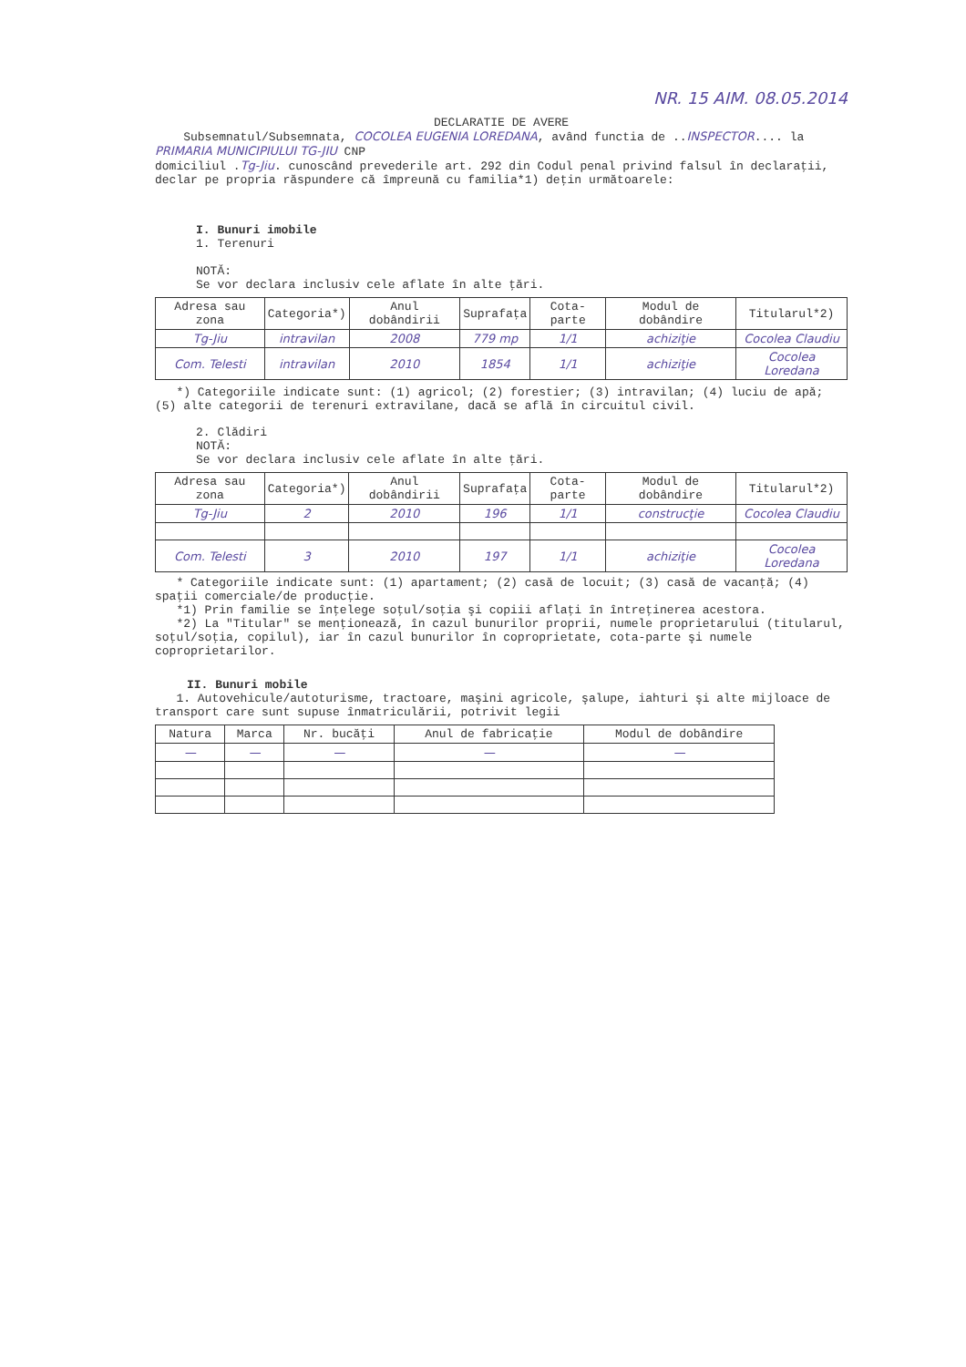NR. 15 AIM. 08.05.2014
DECLARATIE DE AVERE
Subsemnatul/Subsemnata, COCOLEA EUGENIA LOREDANA, având functia de ..INSPECTOR.... la PRIMARIA MUNICIPIULUI TG-JIU CNP
domiciliul .Tg-Jiu. cunoscând prevederile art. 292 din Codul penal privind falsul în declaraţii, declar pe propria răspundere că împreună cu familia*1) deţin următoarele:
I. Bunuri imobile
1. Terenuri
NOTĂ:
Se vor declara inclusiv cele aflate în alte ţări.
| Adresa sau zona | Categoria*) | Anul dobândirii | Suprafaţa | Cota-parte | Modul de dobândire | Titularul*2) |
| --- | --- | --- | --- | --- | --- | --- |
| Tg-Jiu | intravilan | 2008 | 779 mp | 1/1 | achiziţie | Cocolea Claudiu |
| Com. Telesti | intravilan | 2010 | 1854 | 1/1 | achiziţie | Cocolea Loredana |
*) Categoriile indicate sunt: (1) agricol; (2) forestier; (3) intravilan; (4) luciu de apă; (5) alte categorii de terenuri extravilane, dacă se află în circuitul civil.
2. Clădiri
NOTĂ:
Se vor declara inclusiv cele aflate în alte ţări.
| Adresa sau zona | Categoria*) | Anul dobândirii | Suprafaţa | Cota-parte | Modul de dobândire | Titularul*2) |
| --- | --- | --- | --- | --- | --- | --- |
| Tg-Jiu | 2 | 2010 | 196 | 1/1 | construcţie | Cocolea Claudiu |
| Com. Telesti | 3 | 2010 | 197 | 1/1 | achiziţie | Cocolea Loredana |
* Categoriile indicate sunt: (1) apartament; (2) casă de locuit; (3) casă de vacanţă; (4) spaţii comerciale/de producţie.
*1) Prin familie se înţelege soţul/soţia şi copiii aflaţi în întreţinerea acestora.
*2) La "Titular" se menţionează, în cazul bunurilor proprii, numele proprietarului (titularul, soţul/soţia, copilul), iar în cazul bunurilor în coproprietate, cota-parte şi numele coproprietarilor.
II. Bunuri mobile
1. Autovehicule/autoturisme, tractoare, maşini agricole, şalupe, iahturi şi alte mijloace de transport care sunt supuse înmatriculării, potrivit legii
| Natura | Marca | Nr. bucăţi | Anul de fabricaţie | Modul de dobândire |
| --- | --- | --- | --- | --- |
| — | — | — | — | — |